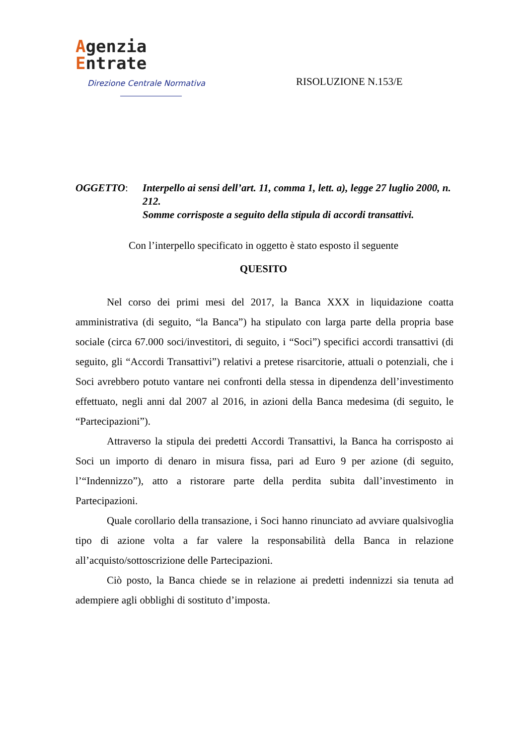Agenzia
Entrate
Direzione Centrale Normativa
RISOLUZIONE N.153/E
OGGETTO: Interpello ai sensi dell’art. 11, comma 1, lett. a), legge 27 luglio 2000, n. 212.
Somme corrisposte a seguito della stipula di accordi transattivi.
Con l’interpello specificato in oggetto è stato esposto il seguente
QUESITO
Nel corso dei primi mesi del 2017, la Banca XXX in liquidazione coatta amministrativa (di seguito, “la Banca”) ha stipulato con larga parte della propria base sociale (circa 67.000 soci/investitori, di seguito, i “Soci”) specifici accordi transattivi (di seguito, gli “Accordi Transattivi”) relativi a pretese risarcitorie, attuali o potenziali, che i Soci avrebbero potuto vantare nei confronti della stessa in dipendenza dell’investimento effettuato, negli anni dal 2007 al 2016, in azioni della Banca medesima (di seguito, le “Partecipazioni”).
Attraverso la stipula dei predetti Accordi Transattivi, la Banca ha corrisposto ai Soci un importo di denaro in misura fissa, pari ad Euro 9 per azione (di seguito, l’“Indennizzo”), atto a ristorare parte della perdita subita dall’investimento in Partecipazioni.
Quale corollario della transazione, i Soci hanno rinunciato ad avviare qualsivoglia tipo di azione volta a far valere la responsabilità della Banca in relazione all’acquisto/sottoscrizione delle Partecipazioni.
Ciò posto, la Banca chiede se in relazione ai predetti indennizzi sia tenuta ad adempiere agli obblighi di sostituto d’imposta.